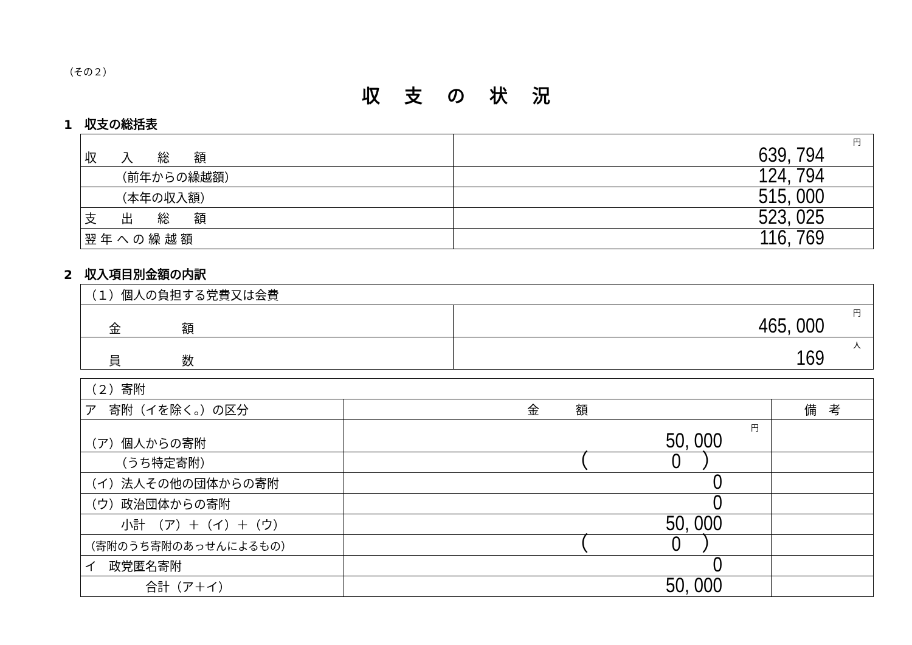（その２）
収支の状況
1　収支の総括表
| 収 入 総 額 | 円 639, 794 |
| （前年からの繰越額） | 124, 794 |
| （本年の収入額） | 515, 000 |
| 支 出 総 額 | 523, 025 |
| 翌 年 へ の 繰 越 額 | 116, 769 |
2　収入項目別金額の内訳
| （１）個人の負担する党費又は会費 | |
| 金 額 | 円 465, 000 |
| 員 数 | 人 169 |
| （２）寄附 | | |
| ア 寄附（イを除く。）の区分 | 金 額 | 備 考 |
| （ア）個人からの寄附 | 円 50, 000 | |
| （うち特定寄附） | （ 0 ） | |
| （イ）法人その他の団体からの寄附 | 0 | |
| （ウ）政治団体からの寄附 | 0 | |
| 小計 （ア）＋（イ）＋（ウ） | 50, 000 | |
| （寄附のうち寄附のあっせんによるもの） | （ 0 ） | |
| イ 政党匿名寄附 | 0 | |
| 合計（ア＋イ） | 50, 000 | |